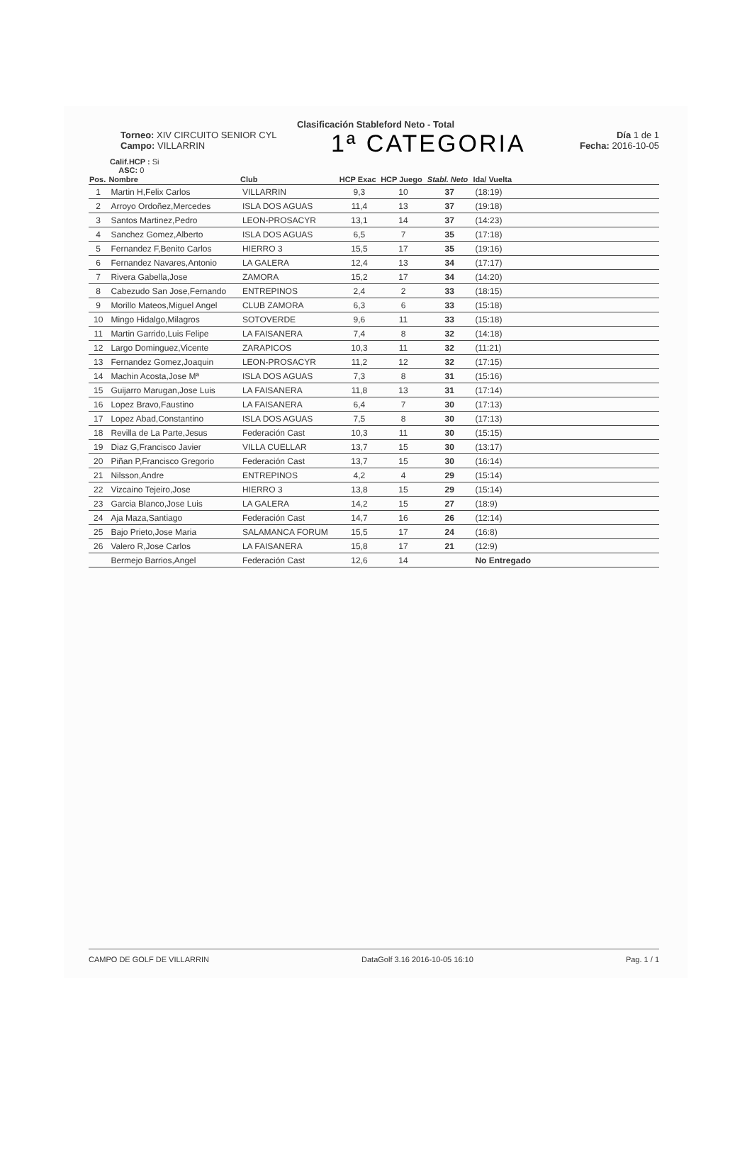Clasificación Stableford Neto - Total
Torneo: XIV CIRCUITO SENIOR CYL
Campo: VILLARRIN
1ª CATEGORIA
Día 1 de 1
Fecha: 2016-10-05
Calif.HCP : Si
ASC: 0
| Pos. | Nombre | Club | HCP Exac | HCP Juego | Stabl. Neto | Ida/ Vuelta | |
| --- | --- | --- | --- | --- | --- | --- | --- |
| 1 | Martin H,Felix Carlos | VILLARRIN | 9,3 | 10 | 37 | (18:19) | |
| 2 | Arroyo Ordoñez,Mercedes | ISLA DOS AGUAS | 11,4 | 13 | 37 | (19:18) | |
| 3 | Santos Martinez,Pedro | LEON-PROSACYR | 13,1 | 14 | 37 | (14:23) | |
| 4 | Sanchez Gomez,Alberto | ISLA DOS AGUAS | 6,5 | 7 | 35 | (17:18) | |
| 5 | Fernandez F,Benito Carlos | HIERRO 3 | 15,5 | 17 | 35 | (19:16) | |
| 6 | Fernandez Navares,Antonio | LA GALERA | 12,4 | 13 | 34 | (17:17) | |
| 7 | Rivera Gabella,Jose | ZAMORA | 15,2 | 17 | 34 | (14:20) | |
| 8 | Cabezudo San Jose,Fernando | ENTREPINOS | 2,4 | 2 | 33 | (18:15) | |
| 9 | Morillo Mateos,Miguel Angel | CLUB ZAMORA | 6,3 | 6 | 33 | (15:18) | |
| 10 | Mingo Hidalgo,Milagros | SOTOVERDE | 9,6 | 11 | 33 | (15:18) | |
| 11 | Martin Garrido,Luis Felipe | LA FAISANERA | 7,4 | 8 | 32 | (14:18) | |
| 12 | Largo Dominguez,Vicente | ZARAPICOS | 10,3 | 11 | 32 | (11:21) | |
| 13 | Fernandez Gomez,Joaquin | LEON-PROSACYR | 11,2 | 12 | 32 | (17:15) | |
| 14 | Machin Acosta,Jose Mª | ISLA DOS AGUAS | 7,3 | 8 | 31 | (15:16) | |
| 15 | Guijarro Marugan,Jose Luis | LA FAISANERA | 11,8 | 13 | 31 | (17:14) | |
| 16 | Lopez Bravo,Faustino | LA FAISANERA | 6,4 | 7 | 30 | (17:13) | |
| 17 | Lopez Abad,Constantino | ISLA DOS AGUAS | 7,5 | 8 | 30 | (17:13) | |
| 18 | Revilla de La Parte,Jesus | Federación Cast | 10,3 | 11 | 30 | (15:15) | |
| 19 | Diaz G,Francisco Javier | VILLA CUELLAR | 13,7 | 15 | 30 | (13:17) | |
| 20 | Piñan P,Francisco Gregorio | Federación Cast | 13,7 | 15 | 30 | (16:14) | |
| 21 | Nilsson,Andre | ENTREPINOS | 4,2 | 4 | 29 | (15:14) | |
| 22 | Vizcaino Tejeiro,Jose | HIERRO 3 | 13,8 | 15 | 29 | (15:14) | |
| 23 | Garcia Blanco,Jose Luis | LA GALERA | 14,2 | 15 | 27 | (18:9) | |
| 24 | Aja Maza,Santiago | Federación Cast | 14,7 | 16 | 26 | (12:14) | |
| 25 | Bajo Prieto,Jose Maria | SALAMANCA FORUM | 15,5 | 17 | 24 | (16:8) | |
| 26 | Valero R,Jose Carlos | LA FAISANERA | 15,8 | 17 | 21 | (12:9) | |
| | Bermejo Barrios,Angel | Federación Cast | 12,6 | 14 | | No Entregado | |
CAMPO DE GOLF DE VILLARRIN DataGolf 3.16 2016-10-05 16:10 Pag. 1 / 1